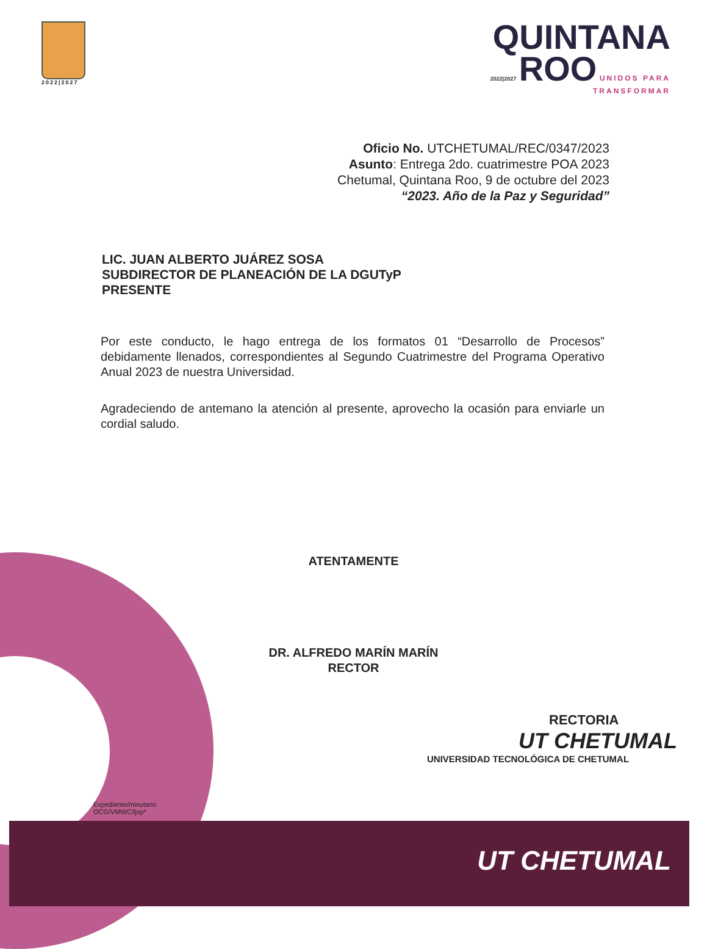UT CHETUMAL
2022|2027
QUINTANA
2022|2027 ROO UNIDOS PARA
TRANSFORMAR
Oficio No. UTCHETUMAL/REC/0347/2023
Asunto: Entrega 2do. cuatrimestre POA 2023
Chetumal, Quintana Roo, 9 de octubre del 2023
“2023. Año de la Paz y Seguridad”
LIC. JUAN ALBERTO JUÁREZ SOSA
SUBDIRECTOR DE PLANEACIÓN DE LA DGUTyP
PRESENTE
Por este conducto, le hago entrega de los formatos 01 “Desarrollo de Procesos” debidamente llenados, correspondientes al Segundo Cuatrimestre del Programa Operativo Anual 2023 de nuestra Universidad.
Agradeciendo de antemano la atención al presente, aprovecho la ocasión para enviarle un cordial saludo.
ATENTAMENTE
DR. ALFREDO MARÍN MARÍN
RECTOR
RECTORIA
UT CHETUMAL
UNIVERSIDAD TECNOLÓGICA DE CHETUMAL
Expediente/minutario
OCG/VMWC/ljsp*